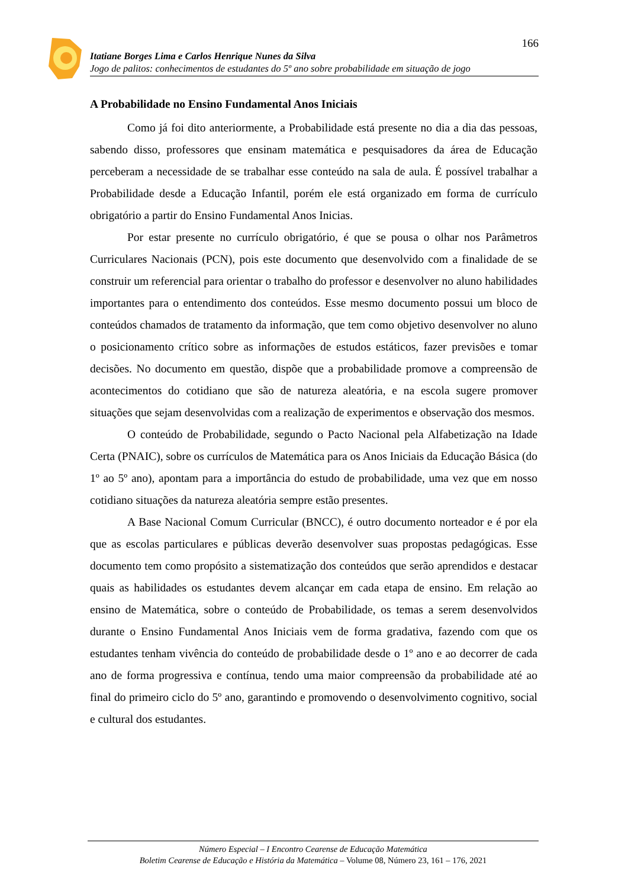166
Itatiane Borges Lima e Carlos Henrique Nunes da Silva
Jogo de palitos: conhecimentos de estudantes do 5º ano sobre probabilidade em situação de jogo
A Probabilidade no Ensino Fundamental Anos Iniciais
Como já foi dito anteriormente, a Probabilidade está presente no dia a dia das pessoas, sabendo disso, professores que ensinam matemática e pesquisadores da área de Educação perceberam a necessidade de se trabalhar esse conteúdo na sala de aula. É possível trabalhar a Probabilidade desde a Educação Infantil, porém ele está organizado em forma de currículo obrigatório a partir do Ensino Fundamental Anos Inicias.
Por estar presente no currículo obrigatório, é que se pousa o olhar nos Parâmetros Curriculares Nacionais (PCN), pois este documento que desenvolvido com a finalidade de se construir um referencial para orientar o trabalho do professor e desenvolver no aluno habilidades importantes para o entendimento dos conteúdos. Esse mesmo documento possui um bloco de conteúdos chamados de tratamento da informação, que tem como objetivo desenvolver no aluno o posicionamento crítico sobre as informações de estudos estáticos, fazer previsões e tomar decisões. No documento em questão, dispõe que a probabilidade promove a compreensão de acontecimentos do cotidiano que são de natureza aleatória, e na escola sugere promover situações que sejam desenvolvidas com a realização de experimentos e observação dos mesmos.
O conteúdo de Probabilidade, segundo o Pacto Nacional pela Alfabetização na Idade Certa (PNAIC), sobre os currículos de Matemática para os Anos Iniciais da Educação Básica (do 1º ao 5º ano), apontam para a importância do estudo de probabilidade, uma vez que em nosso cotidiano situações da natureza aleatória sempre estão presentes.
A Base Nacional Comum Curricular (BNCC), é outro documento norteador e é por ela que as escolas particulares e públicas deverão desenvolver suas propostas pedagógicas. Esse documento tem como propósito a sistematização dos conteúdos que serão aprendidos e destacar quais as habilidades os estudantes devem alcançar em cada etapa de ensino. Em relação ao ensino de Matemática, sobre o conteúdo de Probabilidade, os temas a serem desenvolvidos durante o Ensino Fundamental Anos Iniciais vem de forma gradativa, fazendo com que os estudantes tenham vivência do conteúdo de probabilidade desde o 1º ano e ao decorrer de cada ano de forma progressiva e contínua, tendo uma maior compreensão da probabilidade até ao final do primeiro ciclo do 5º ano, garantindo e promovendo o desenvolvimento cognitivo, social e cultural dos estudantes.
Número Especial – I Encontro Cearense de Educação Matemática
Boletim Cearense de Educação e História da Matemática – Volume 08, Número 23, 161 – 176, 2021